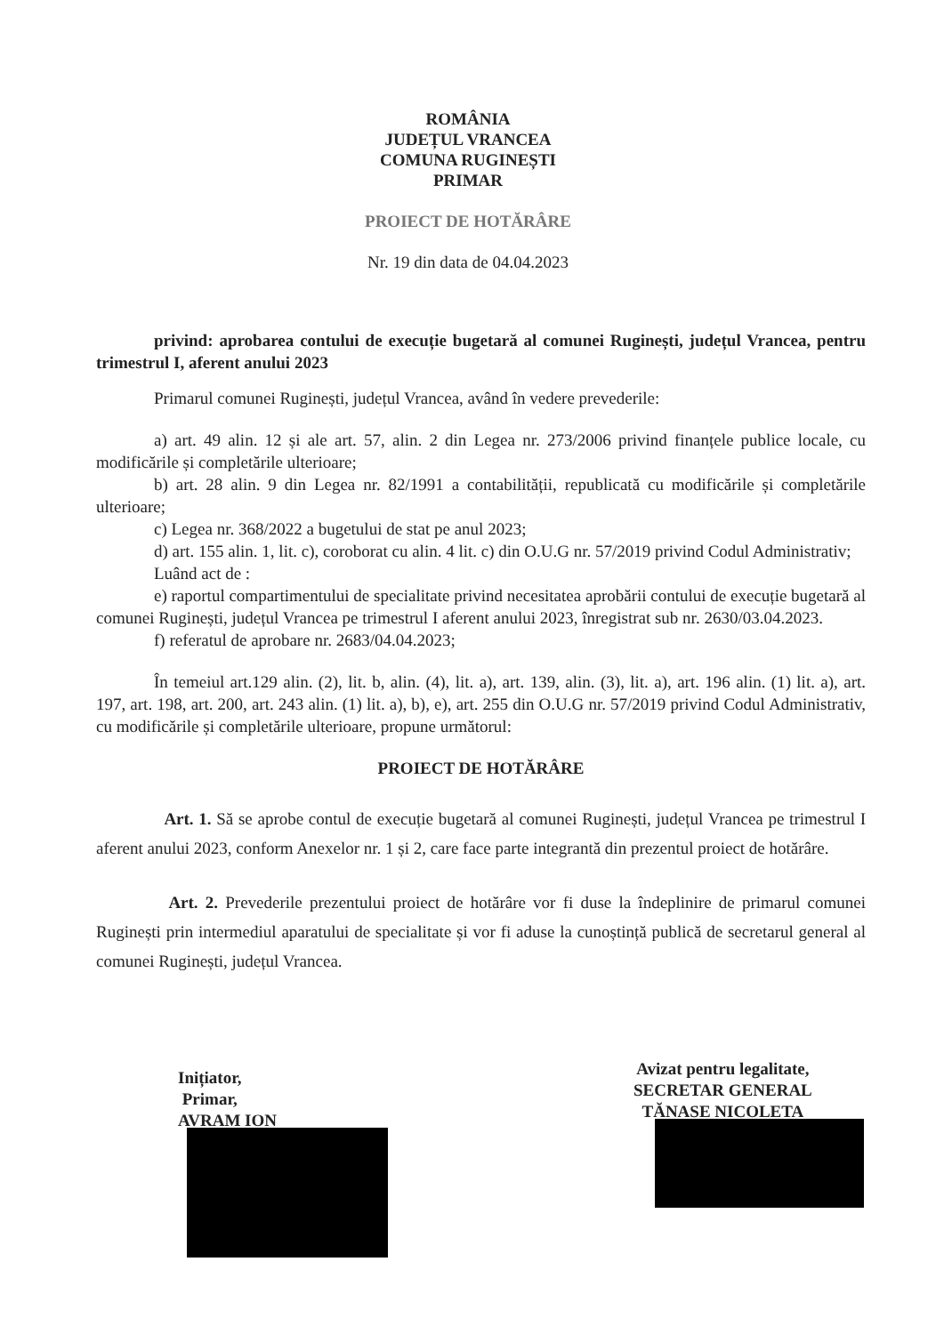ROMÂNIA
JUDEȚUL VRANCEA
COMUNA RUGINEȘTI
PRIMAR
PROIECT DE HOTĂRÂRE
Nr. 19 din data de 04.04.2023
privind: aprobarea contului de execuție bugetară al comunei Ruginești, județul Vrancea, pentru trimestrul I, aferent anului 2023
Primarul comunei Ruginești, județul Vrancea, având în vedere prevederile:
a) art. 49 alin. 12 și ale art. 57, alin. 2 din Legea nr. 273/2006 privind finanțele publice locale, cu modificările și completările ulterioare;
b) art. 28 alin. 9 din Legea nr. 82/1991 a contabilității, republicată cu modificările și completările ulterioare;
c) Legea nr. 368/2022 a bugetului de stat pe anul 2023;
d) art. 155 alin. 1, lit. c), coroborat cu alin. 4 lit. c) din O.U.G nr. 57/2019 privind Codul Administrativ;
Luând act de :
e) raportul compartimentului de specialitate privind necesitatea aprobării contului de execuție bugetară al comunei Ruginești, județul Vrancea pe trimestrul I aferent anului 2023, înregistrat sub nr. 2630/03.04.2023.
f) referatul de aprobare nr. 2683/04.04.2023;
În temeiul art.129 alin. (2), lit. b, alin. (4), lit. a), art. 139, alin. (3), lit. a), art. 196 alin. (1) lit. a), art. 197, art. 198, art. 200, art. 243 alin. (1) lit. a), b), e), art. 255 din O.U.G nr. 57/2019 privind Codul Administrativ, cu modificările și completările ulterioare, propune următorul:
PROIECT DE HOTĂRÂRE
Art. 1. Să se aprobe contul de execuție bugetară al comunei Ruginești, județul Vrancea pe trimestrul I aferent anului 2023, conform Anexelor nr. 1 și 2, care face parte integrantă din prezentul proiect de hotărâre.
Art. 2. Prevederile prezentului proiect de hotărâre vor fi duse la îndeplinire de primarul comunei Ruginești prin intermediul aparatului de specialitate și vor fi aduse la cunoștință publică de secretarul general al comunei Ruginești, județul Vrancea.
Inițiator,
Primar,
AVRAM ION
Avizat pentru legalitate,
SECRETAR GENERAL
TĂNASE NICOLETA